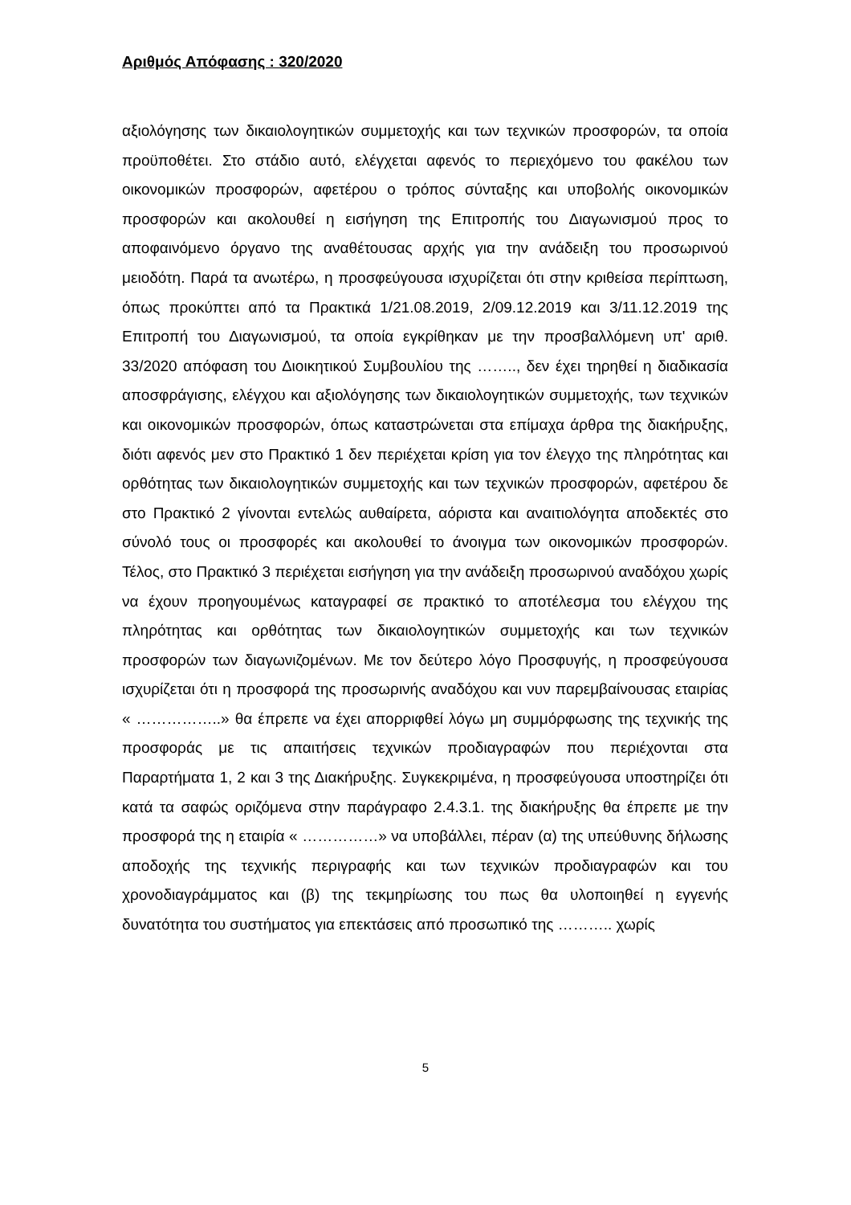Αριθμός Απόφασης : 320/2020
αξιολόγησης των δικαιολογητικών συμμετοχής και των τεχνικών προσφορών, τα οποία προϋποθέτει. Στο στάδιο αυτό, ελέγχεται αφενός το περιεχόμενο του φακέλου των οικονομικών προσφορών, αφετέρου ο τρόπος σύνταξης και υποβολής οικονομικών προσφορών και ακολουθεί η εισήγηση της Επιτροπής του Διαγωνισμού προς το αποφαινόμενο όργανο της αναθέτουσας αρχής για την ανάδειξη του προσωρινού μειοδότη. Παρά τα ανωτέρω, η προσφεύγουσα ισχυρίζεται ότι στην κριθείσα περίπτωση, όπως προκύπτει από τα Πρακτικά 1/21.08.2019, 2/09.12.2019 και 3/11.12.2019 της Επιτροπή του Διαγωνισμού, τα οποία εγκρίθηκαν με την προσβαλλόμενη υπ' αριθ. 33/2020 απόφαση του Διοικητικού Συμβουλίου της …….., δεν έχει τηρηθεί η διαδικασία αποσφράγισης, ελέγχου και αξιολόγησης των δικαιολογητικών συμμετοχής, των τεχνικών και οικονομικών προσφορών, όπως καταστρώνεται στα επίμαχα άρθρα της διακήρυξης, διότι αφενός μεν στο Πρακτικό 1 δεν περιέχεται κρίση για τον έλεγχο της πληρότητας και ορθότητας των δικαιολογητικών συμμετοχής και των τεχνικών προσφορών, αφετέρου δε στο Πρακτικό 2 γίνονται εντελώς αυθαίρετα, αόριστα και αναιτιολόγητα αποδεκτές στο σύνολό τους οι προσφορές και ακολουθεί το άνοιγμα των οικονομικών προσφορών. Τέλος, στο Πρακτικό 3 περιέχεται εισήγηση για την ανάδειξη προσωρινού αναδόχου χωρίς να έχουν προηγουμένως καταγραφεί σε πρακτικό το αποτέλεσμα του ελέγχου της πληρότητας και ορθότητας των δικαιολογητικών συμμετοχής και των τεχνικών προσφορών των διαγωνιζομένων. Με τον δεύτερο λόγο Προσφυγής, η προσφεύγουσα ισχυρίζεται ότι η προσφορά της προσωρινής αναδόχου και νυν παρεμβαίνουσας εταιρίας « ……………..» θα έπρεπε να έχει απορριφθεί λόγω μη συμμόρφωσης της τεχνικής της προσφοράς με τις απαιτήσεις τεχνικών προδιαγραφών που περιέχονται στα Παραρτήματα 1, 2 και 3 της Διακήρυξης. Συγκεκριμένα, η προσφεύγουσα υποστηρίζει ότι κατά τα σαφώς οριζόμενα στην παράγραφο 2.4.3.1. της διακήρυξης θα έπρεπε με την προσφορά της η εταιρία « ……………» να υποβάλλει, πέραν (α) της υπεύθυνης δήλωσης αποδοχής της τεχνικής περιγραφής και των τεχνικών προδιαγραφών και του χρονοδιαγράμματος και (β) της τεκμηρίωσης του πως θα υλοποιηθεί η εγγενής δυνατότητα του συστήματος για επεκτάσεις από προσωπικό της ……….. χωρίς
5